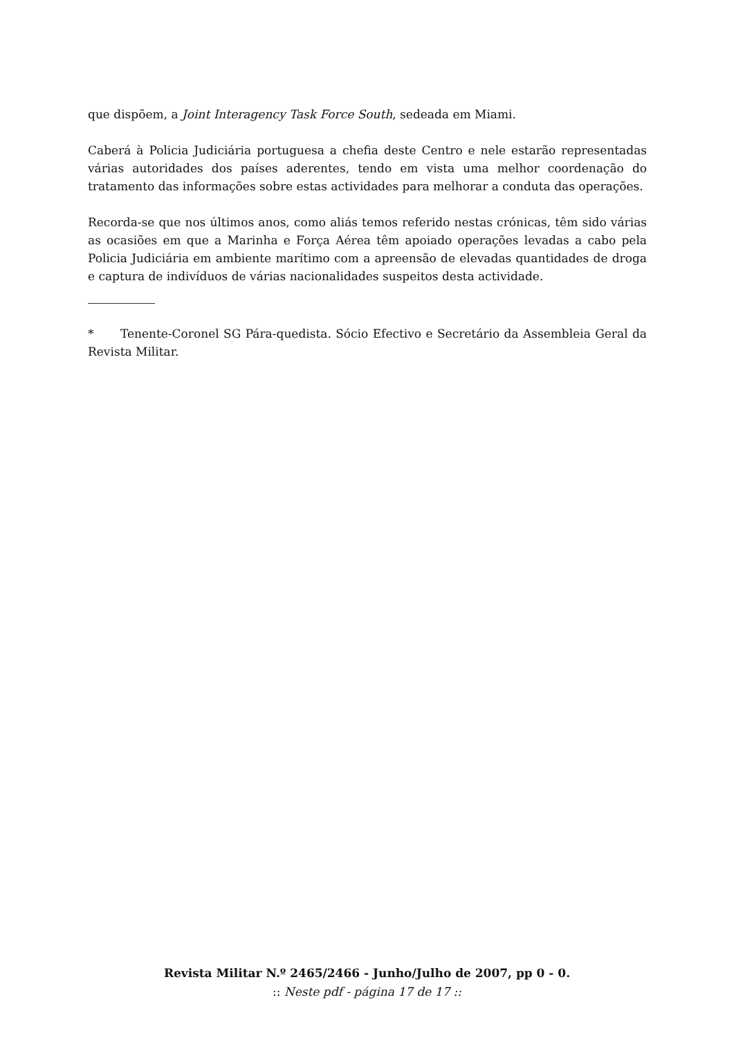que dispõem, a Joint Interagency Task Force South, sedeada em Miami.
Caberá à Policia Judiciária portuguesa a chefia deste Centro e nele estarão representadas várias autoridades dos países aderentes, tendo em vista uma melhor coordenação do tratamento das informações sobre estas actividades para melhorar a conduta das operações.
Recorda-se que nos últimos anos, como aliás temos referido nestas crónicas, têm sido várias as ocasiões em que a Marinha e Força Aérea têm apoiado operações levadas a cabo pela Policia Judiciária em ambiente marítimo com a apreensão de elevadas quantidades de droga e captura de indivíduos de várias nacionalidades suspeitos desta actividade.
* Tenente-Coronel SG Pára-quedista. Sócio Efectivo e Secretário da Assembleia Geral da Revista Militar.
Revista Militar N.º 2465/2466 - Junho/Julho de 2007, pp 0 - 0.
:: Neste pdf - página 17 de 17 ::